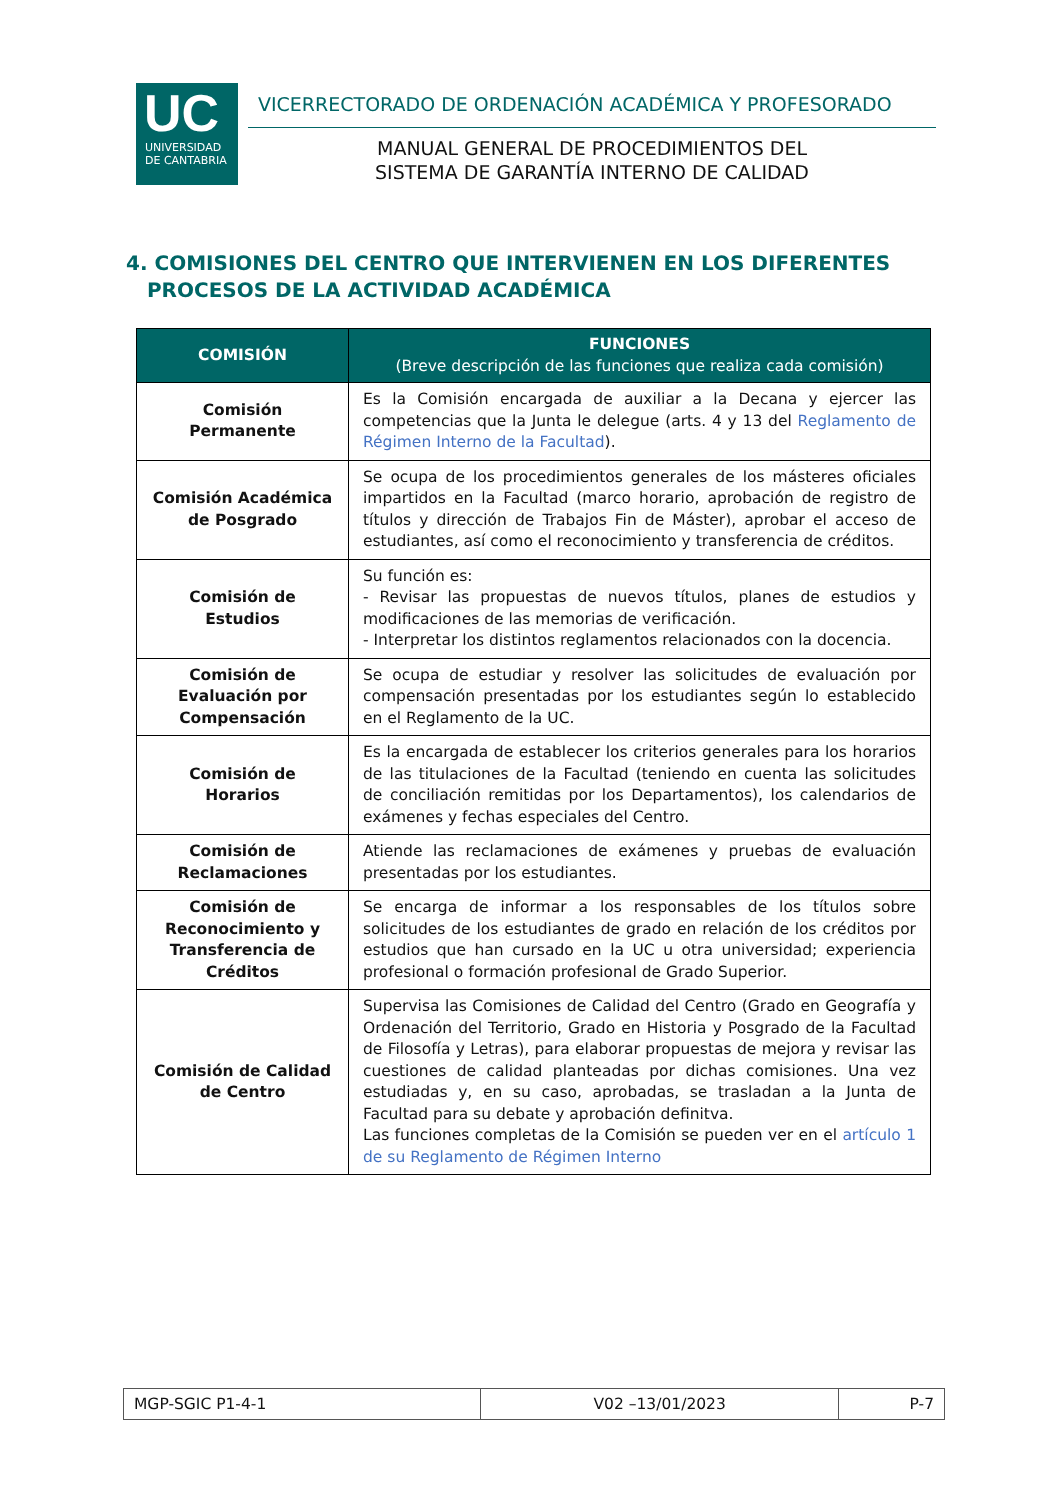UC
UNIVERSIDAD
DE CANTABRIA
VICERRECTORADO DE ORDENACIÓN ACADÉMICA Y PROFESORADO
MANUAL GENERAL DE PROCEDIMIENTOS DEL
SISTEMA DE GARANTÍA INTERNO DE CALIDAD
4. COMISIONES DEL CENTRO QUE INTERVIENEN EN LOS DIFERENTES
PROCESOS DE LA ACTIVIDAD ACADÉMICA
| COMISIÓN | FUNCIONES (Breve descripción de las funciones que realiza cada comisión) |
| --- | --- |
| Comisión Permanente | Es la Comisión encargada de auxiliar a la Decana y ejercer las competencias que la Junta le delegue (arts. 4 y 13 del Reglamento de Régimen Interno de la Facultad ). |
| Comisión Académica de Posgrado | Se ocupa de los procedimientos generales de los másteres oficiales impartidos en la Facultad (marco horario, aprobación de registro de títulos y dirección de Trabajos Fin de Máster), aprobar el acceso de estudiantes, así como el reconocimiento y transferencia de créditos. |
| Comisión de Estudios | Su función es: - Revisar las propuestas de nuevos títulos, planes de estudios y modificaciones de las memorias de verificación. - Interpretar los distintos reglamentos relacionados con la docencia. |
| Comisión de Evaluación por Compensación | Se ocupa de estudiar y resolver las solicitudes de evaluación por compensación presentadas por los estudiantes según lo establecido en el Reglamento de la UC. |
| Comisión de Horarios | Es la encargada de establecer los criterios generales para los horarios de las titulaciones de la Facultad (teniendo en cuenta las solicitudes de conciliación remitidas por los Departamentos), los calendarios de exámenes y fechas especiales del Centro. |
| Comisión de Reclamaciones | Atiende las reclamaciones de exámenes y pruebas de evaluación presentadas por los estudiantes. |
| Comisión de Reconocimiento y Transferencia de Créditos | Se encarga de informar a los responsables de los títulos sobre solicitudes de los estudiantes de grado en relación de los créditos por estudios que han cursado en la UC u otra universidad; experiencia profesional o formación profesional de Grado Superior. |
| Comisión de Calidad de Centro | Supervisa las Comisiones de Calidad del Centro (Grado en Geografía y Ordenación del Territorio, Grado en Historia y Posgrado de la Facultad de Filosofía y Letras), para elaborar propuestas de mejora y revisar las cuestiones de calidad planteadas por dichas comisiones. Una vez estudiadas y, en su caso, aprobadas, se trasladan a la Junta de Facultad para su debate y aprobación definitva. Las funciones completas de la Comisión se pueden ver en el artículo 1 de su Reglamento de Régimen Interno |
| MGP-SGIC P1-4-1 | V02 –13/01/2023 | P-7 |